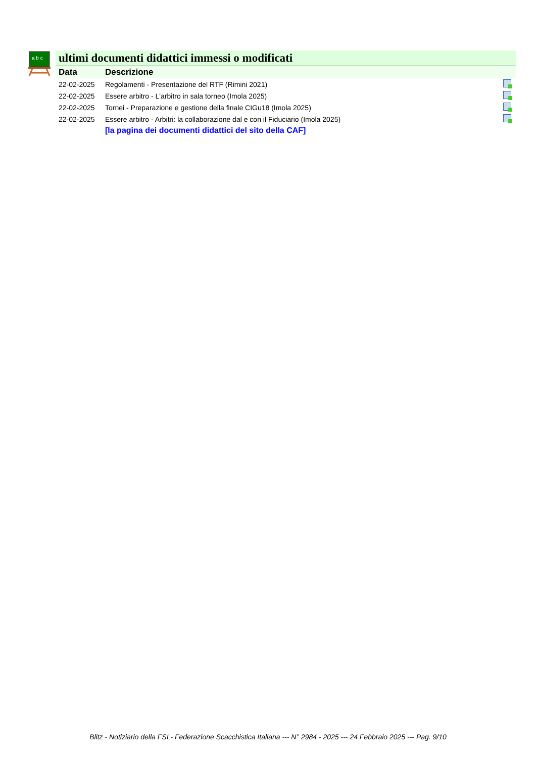a b c
ultimi documenti didattici immessi o modificati
| Data | Descrizione | |
| --- | --- | --- |
| 22-02-2025 | Regolamenti - Presentazione del RTF (Rimini 2021) | |
| 22-02-2025 | Essere arbitro - L'arbitro in sala torneo (Imola 2025) | |
| 22-02-2025 | Tornei - Preparazione e gestione della finale CIGu18 (Imola 2025) | |
| 22-02-2025 | Essere arbitro - Arbitri: la collaborazione dal e con il Fiduciario (Imola 2025) | |
| | [la pagina dei documenti didattici del sito della CAF] | |
Blitz - Notiziario della FSI - Federazione Scacchistica Italiana --- N° 2984 - 2025 --- 24 Febbraio 2025 --- Pag. 9/10